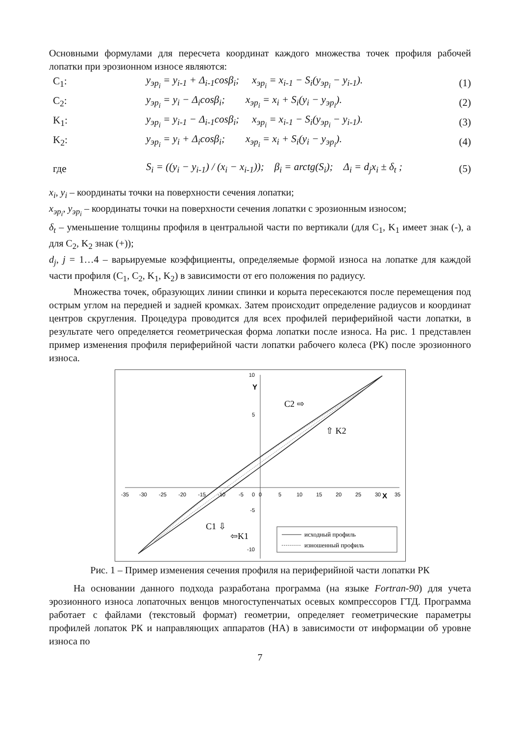Основными формулами для пересчета координат каждого множества точек профиля рабочей лопатки при эрозионном износе являются:
C<sub>1</sub>: y<sub>эр<sub>i</sub></sub> = y<sub>i-1</sub> + Δ<sub>i-1</sub>cosβ<sub>i</sub>; x<sub>эр<sub>i</sub></sub> = x<sub>i-1</sub> − S<sub>i</sub>(y<sub>эр<sub>i</sub></sub> − y<sub>i-1</sub>). (1)
C<sub>2</sub>: y<sub>эр<sub>i</sub></sub> = y<sub>i</sub> − Δ<sub>i</sub>cosβ<sub>i</sub>; x<sub>эр<sub>i</sub></sub> = x<sub>i</sub> + S<sub>i</sub>(y<sub>i</sub> − y<sub>эр<sub>i</sub></sub>). (2)
K<sub>1</sub>: y<sub>эр<sub>i</sub></sub> = y<sub>i-1</sub> − Δ<sub>i-1</sub>cosβ<sub>i</sub>; x<sub>эр<sub>i</sub></sub> = x<sub>i-1</sub> − S<sub>i</sub>(y<sub>эр<sub>i</sub></sub> − y<sub>i-1</sub>). (3)
K<sub>2</sub>: y<sub>эр<sub>i</sub></sub> = y<sub>i</sub> + Δ<sub>i</sub>cosβ<sub>i</sub>; x<sub>эр<sub>i</sub></sub> = x<sub>i</sub> + S<sub>i</sub>(y<sub>i</sub> − y<sub>эр<sub>i</sub></sub>). (4)
где S<sub>i</sub> = ((y<sub>i</sub> − y<sub>i-1</sub>) / (x<sub>i</sub> − x<sub>i-1</sub>)); β<sub>i</sub> = arctg(S<sub>i</sub>); Δ<sub>i</sub> = d<sub>j</sub>x<sub>i</sub> ± δ<sub>t</sub> ; (5)
x<sub>i</sub>, y<sub>i</sub> – координаты точки на поверхности сечения лопатки;
x<sub>эр<sub>i</sub></sub>, y<sub>эр<sub>i</sub></sub> – координаты точки на поверхности сечения лопатки с эрозионным износом;
δ<sub>t</sub> – уменьшение толщины профиля в центральной части по вертикали (для C<sub>1</sub>, K<sub>1</sub> имеет знак (-), а для C<sub>2</sub>, K<sub>2</sub> знак (+));
d<sub>j</sub>, j = 1…4 – варьируемые коэффициенты, определяемые формой износа на лопатке для каждой части профиля (C<sub>1</sub>, C<sub>2</sub>, K<sub>1</sub>, K<sub>2</sub>) в зависимости от его положения по радиусу.
Множества точек, образующих линии спинки и корыта пересекаются после перемещения под острым углом на передней и задней кромках. Затем происходит определение радиусов и координат центров скругления. Процедура проводится для всех профилей периферийной части лопатки, в результате чего определяется геометрическая форма лопатки после износа. На рис. 1 представлен пример изменения профиля периферийной части лопатки рабочего колеса (РК) после эрозионного износа.
-35
-30
-25
-20
-15
-10
-5
0
5
10
15
20
25
30
35
10
5
0
-5
-10
Y
X
C2 ⇨
⇧ K2
C1 ⇩
⇦K1
исходный профиль
изношенный профиль
Рис. 1 – Пример изменения сечения профиля на периферийной части лопатки РК
На основании данного подхода разработана программа (на языке Fortran-90) для учета эрозионного износа лопаточных венцов многоступенчатых осевых компрессоров ГТД. Программа работает с файлами (текстовый формат) геометрии, определяет геометрические параметры профилей лопаток РК и направляющих аппаратов (НА) в зависимости от информации об уровне износа по
7